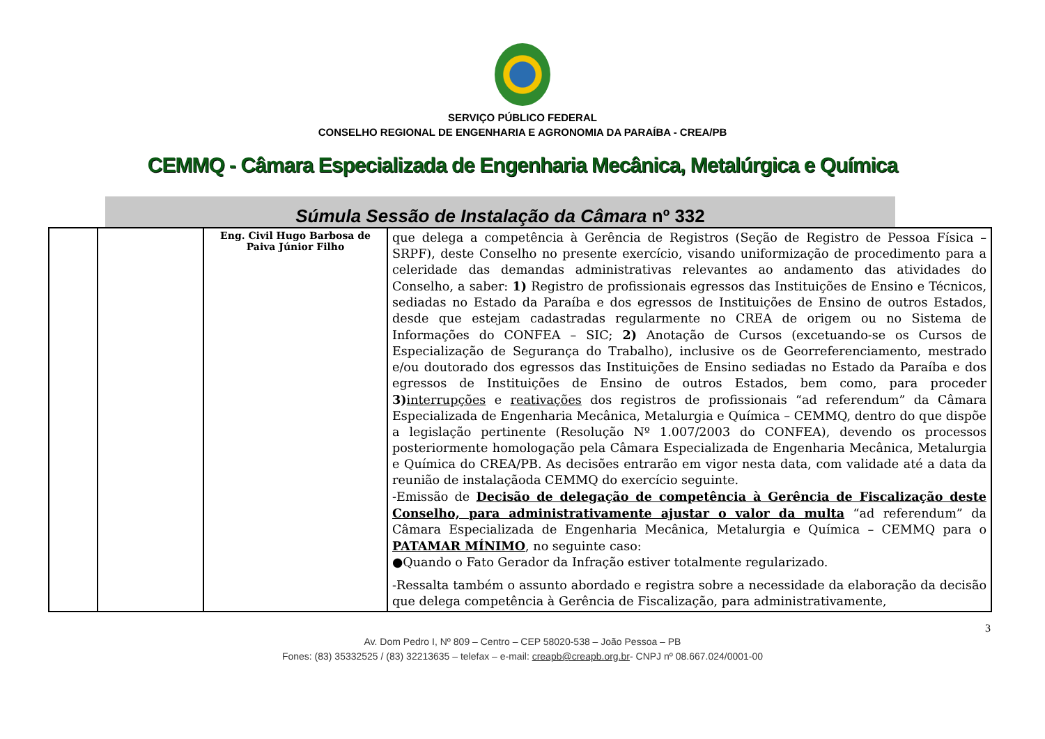SERVIÇO PÚBLICO FEDERAL
CONSELHO REGIONAL DE ENGENHARIA E AGRONOMIA DA PARAÍBA - CREA/PB
CEMMQ - Câmara Especializada de Engenharia Mecânica, Metalúrgica e Química
Súmula Sessão de Instalação da Câmara nº 332
| | | Eng. Civil Hugo Barbosa de Paiva Júnior Filho | que delega a competência à Gerência de Registros (Seção de Registro de Pessoa Física – SRPF), deste Conselho no presente exercício, visando uniformização de procedimento para a celeridade das demandas administrativas relevantes ao andamento das atividades do Conselho, a saber: 1) Registro de profissionais egressos das Instituições de Ensino e Técnicos, sediadas no Estado da Paraíba e dos egressos de Instituições de Ensino de outros Estados, desde que estejam cadastradas regularmente no CREA de origem ou no Sistema de Informações do CONFEA – SIC; 2) Anotação de Cursos (excetuando-se os Cursos de Especialização de Segurança do Trabalho), inclusive os de Georreferenciamento, mestrado e/ou doutorado dos egressos das Instituições de Ensino sediadas no Estado da Paraíba e dos egressos de Instituições de Ensino de outros Estados, bem como, para proceder 3) interrupções e reativações dos registros de profissionais “ad referendum” da Câmara Especializada de Engenharia Mecânica, Metalurgia e Química – CEMMQ, dentro do que dispõe a legislação pertinente (Resolução Nº 1.007/2003 do CONFEA), devendo os processos posteriormente homologação pela Câmara Especializada de Engenharia Mecânica, Metalurgia e Química do CREA/PB. As decisões entrarão em vigor nesta data, com validade até a data da reunião de instalaçãoda CEMMQ do exercício seguinte. -Emissão de Decisão de delegação de competência à Gerência de Fiscalização deste Conselho, para administrativamente ajustar o valor da multa “ad referendum” da Câmara Especializada de Engenharia Mecânica, Metalurgia e Química – CEMMQ para o PATAMAR MÍNIMO , no seguinte caso: ●Quando o Fato Gerador da Infração estiver totalmente regularizado. -Ressalta também o assunto abordado e registra sobre a necessidade da elaboração da decisão que delega competência à Gerência de Fiscalização, para administrativamente, |
3
Av. Dom Pedro I, Nº 809 – Centro – CEP 58020-538 – João Pessoa – PB
Fones: (83) 35332525 / (83) 32213635 – telefax – e-mail: creapb@creapb.org.br- CNPJ nº 08.667.024/0001-00